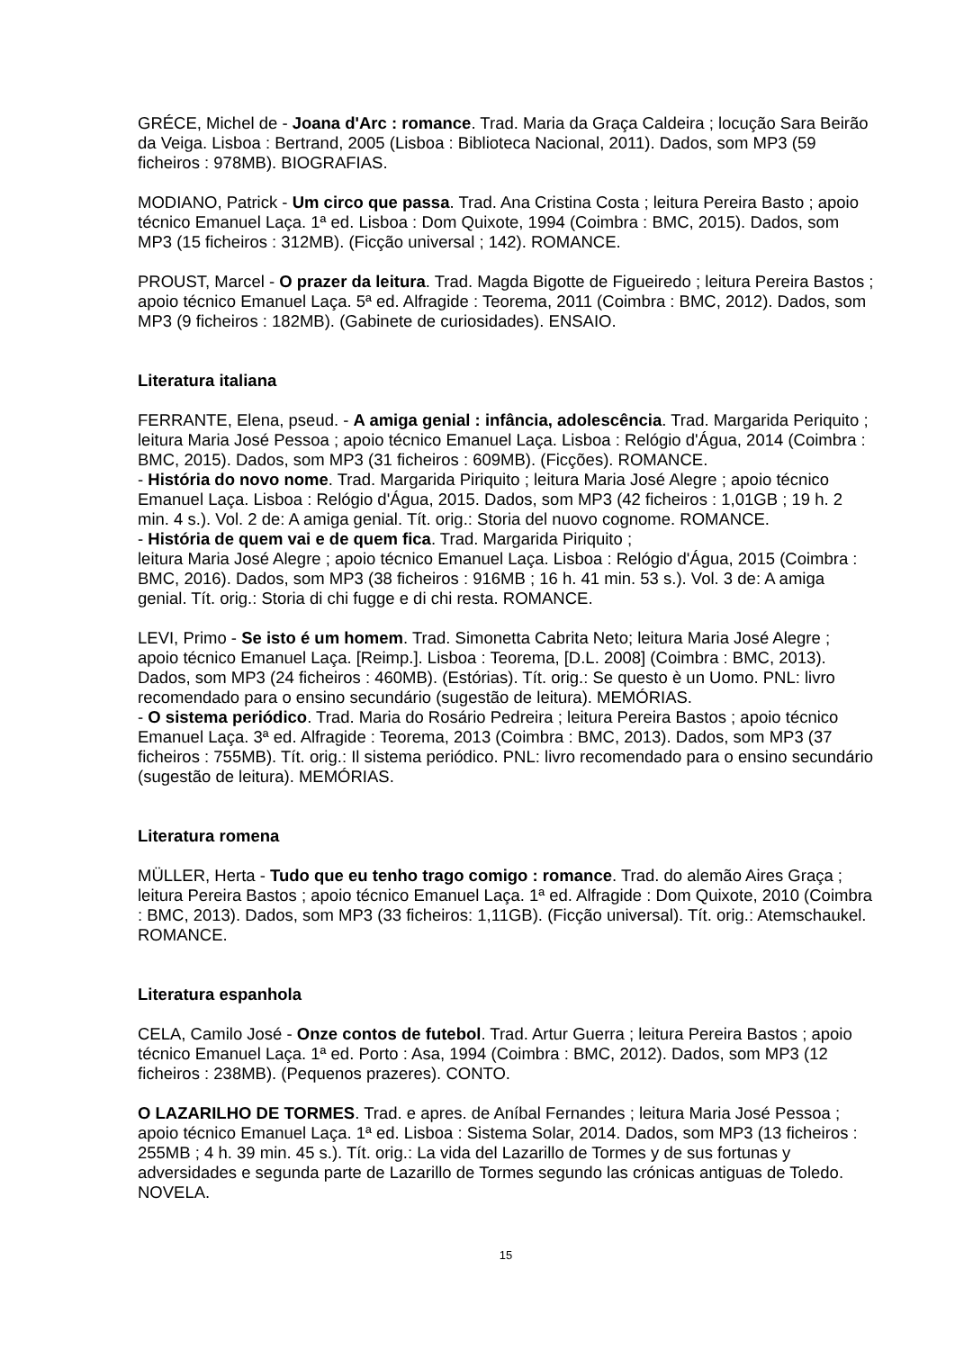GRÉCE, Michel de - Joana d'Arc : romance. Trad. Maria da Graça Caldeira ; locução Sara Beirão da Veiga. Lisboa : Bertrand, 2005 (Lisboa : Biblioteca Nacional, 2011). Dados, som MP3 (59 ficheiros : 978MB). BIOGRAFIAS.
MODIANO, Patrick - Um circo que passa. Trad. Ana Cristina Costa ; leitura Pereira Basto ; apoio técnico Emanuel Laça. 1ª ed. Lisboa : Dom Quixote, 1994 (Coimbra : BMC, 2015). Dados, som MP3 (15 ficheiros : 312MB). (Ficção universal ; 142). ROMANCE.
PROUST, Marcel - O prazer da leitura. Trad. Magda Bigotte de Figueiredo ; leitura Pereira Bastos ; apoio técnico Emanuel Laça. 5ª ed. Alfragide : Teorema, 2011 (Coimbra : BMC, 2012). Dados, som MP3 (9 ficheiros : 182MB). (Gabinete de curiosidades). ENSAIO.
Literatura italiana
FERRANTE, Elena, pseud. - A amiga genial : infância, adolescência. Trad. Margarida Periquito ; leitura Maria José Pessoa ; apoio técnico Emanuel Laça. Lisboa : Relógio d'Água, 2014 (Coimbra : BMC, 2015). Dados, som MP3 (31 ficheiros : 609MB). (Ficções). ROMANCE.
- História do novo nome. Trad. Margarida Piriquito ; leitura Maria José Alegre ; apoio técnico Emanuel Laça. Lisboa : Relógio d'Água, 2015. Dados, som MP3 (42 ficheiros : 1,01GB ; 19 h. 2 min. 4 s.). Vol. 2 de: A amiga genial. Tít. orig.: Storia del nuovo cognome. ROMANCE.
- História de quem vai e de quem fica. Trad. Margarida Piriquito ;
leitura Maria José Alegre ; apoio técnico Emanuel Laça. Lisboa : Relógio d'Água, 2015 (Coimbra : BMC, 2016). Dados, som MP3 (38 ficheiros : 916MB ; 16 h. 41 min. 53 s.). Vol. 3 de: A amiga genial. Tít. orig.: Storia di chi fugge e di chi resta. ROMANCE.
LEVI, Primo - Se isto é um homem. Trad. Simonetta Cabrita Neto; leitura Maria José Alegre ; apoio técnico Emanuel Laça. [Reimp.]. Lisboa : Teorema, [D.L. 2008] (Coimbra : BMC, 2013). Dados, som MP3 (24 ficheiros : 460MB). (Estórias). Tít. orig.: Se questo è un Uomo. PNL: livro recomendado para o ensino secundário (sugestão de leitura). MEMÓRIAS.
- O sistema periódico. Trad. Maria do Rosário Pedreira ; leitura Pereira Bastos ; apoio técnico Emanuel Laça. 3ª ed. Alfragide : Teorema, 2013 (Coimbra : BMC, 2013). Dados, som MP3 (37 ficheiros : 755MB). Tít. orig.: Il sistema periódico. PNL: livro recomendado para o ensino secundário (sugestão de leitura). MEMÓRIAS.
Literatura romena
MÜLLER, Herta - Tudo que eu tenho trago comigo : romance. Trad. do alemão Aires Graça ; leitura Pereira Bastos ; apoio técnico Emanuel Laça. 1ª ed. Alfragide : Dom Quixote, 2010 (Coimbra : BMC, 2013). Dados, som MP3 (33 ficheiros: 1,11GB). (Ficção universal). Tít. orig.: Atemschaukel. ROMANCE.
Literatura espanhola
CELA, Camilo José - Onze contos de futebol. Trad. Artur Guerra ; leitura Pereira Bastos ; apoio técnico Emanuel Laça. 1ª ed. Porto : Asa, 1994 (Coimbra : BMC, 2012). Dados, som MP3 (12 ficheiros : 238MB). (Pequenos prazeres). CONTO.
O LAZARILHO DE TORMES. Trad. e apres. de Aníbal Fernandes ; leitura Maria José Pessoa ; apoio técnico Emanuel Laça. 1ª ed. Lisboa : Sistema Solar, 2014. Dados, som MP3 (13 ficheiros : 255MB ; 4 h. 39 min. 45 s.). Tít. orig.: La vida del Lazarillo de Tormes y de sus fortunas y adversidades e segunda parte de Lazarillo de Tormes segundo las crónicas antiguas de Toledo. NOVELA.
15